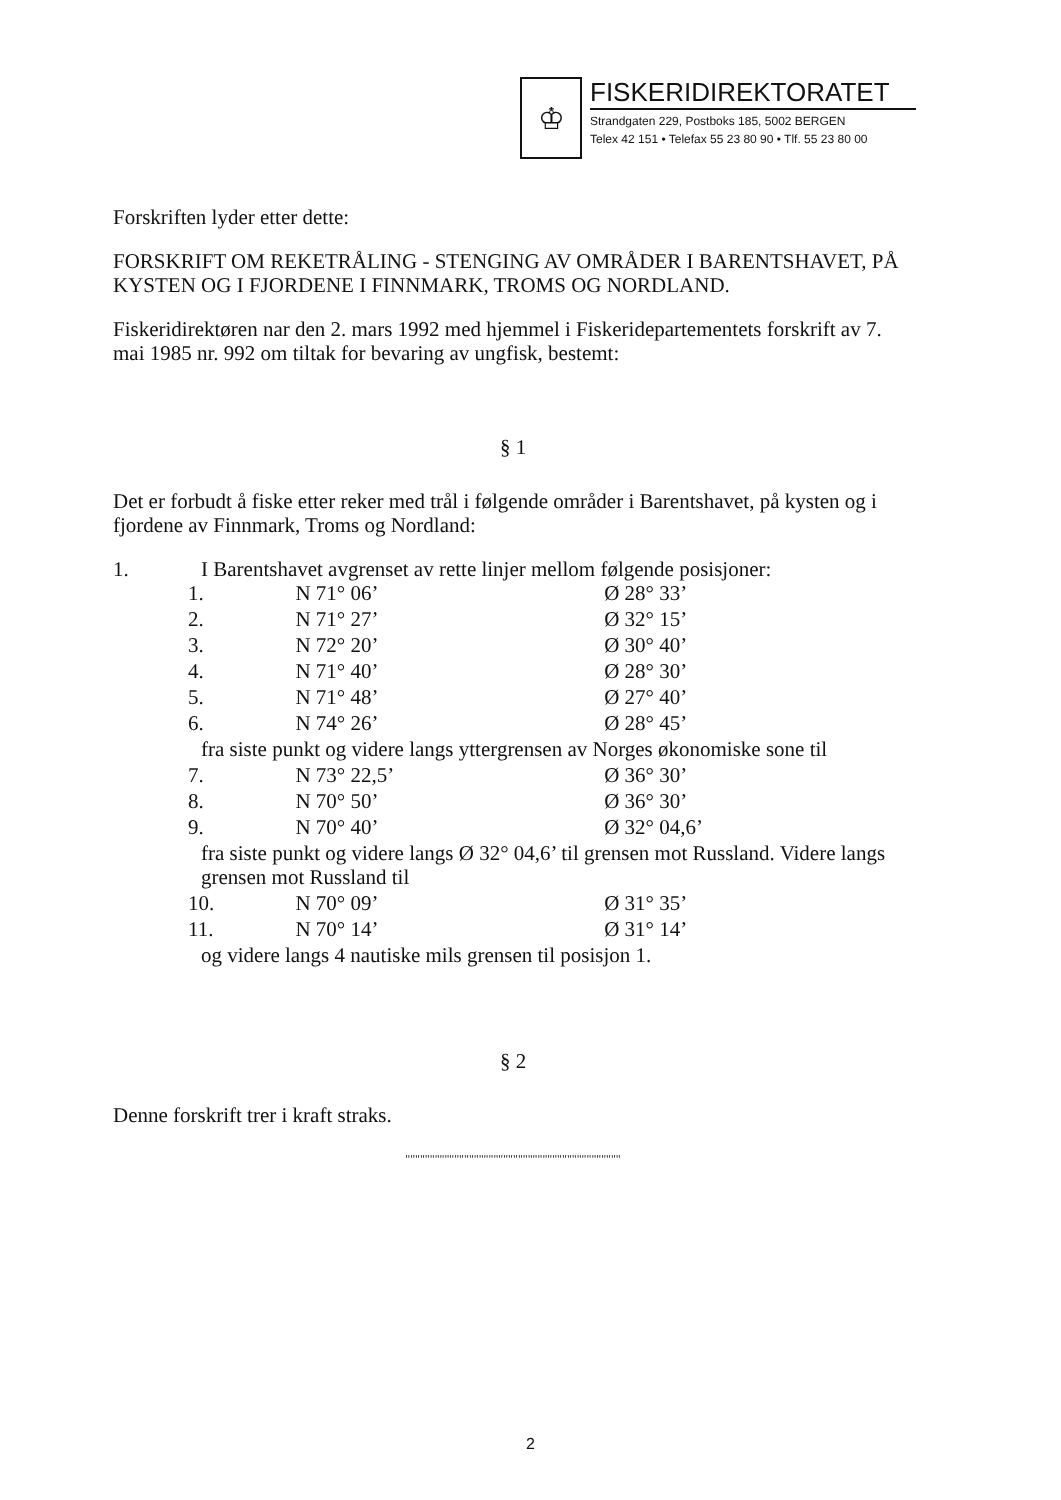♔
FISKERIDIREKTORATET
Strandgaten 229, Postboks 185, 5002 BERGEN
Telex 42 151 • Telefax 55 23 80 90 • Tlf. 55 23 80 00
Forskriften lyder etter dette:
FORSKRIFT OM REKETRÅLING - STENGING AV OMRÅDER I BARENTSHAVET, PÅ KYSTEN OG I FJORDENE I FINNMARK, TROMS OG NORDLAND.
Fiskeridirektøren nar den 2. mars 1992 med hjemmel i Fiskeridepartementets forskrift av 7. mai 1985 nr. 992 om tiltak for bevaring av ungfisk, bestemt:
§ 1
Det er forbudt å fiske etter reker med trål i følgende områder i Barentshavet, på kysten og i fjordene av Finnmark, Troms og Nordland:
1. I Barentshavet avgrenset av rette linjer mellom følgende posisjoner:
| 1. | N 71° 06’ | Ø 28° 33’ |
| 2. | N 71° 27’ | Ø 32° 15’ |
| 3. | N 72° 20’ | Ø 30° 40’ |
| 4. | N 71° 40’ | Ø 28° 30’ |
| 5. | N 71° 48’ | Ø 27° 40’ |
| 6. | N 74° 26’ | Ø 28° 45’ |
| fra siste punkt og videre langs yttergrensen av Norges økonomiske sone til | | |
| 7. | N 73° 22,5’ | Ø 36° 30’ |
| 8. | N 70° 50’ | Ø 36° 30’ |
| 9. | N 70° 40’ | Ø 32° 04,6’ |
| fra siste punkt og videre langs Ø 32° 04,6’ til grensen mot Russland. Videre langs grensen mot Russland til | | |
| 10. | N 70° 09’ | Ø 31° 35’ |
| 11. | N 70° 14’ | Ø 31° 14’ |
| og videre langs 4 nautiske mils grensen til posisjon 1. | | |
§ 2
Denne forskrift trer i kraft straks.
""""""""""""""""""""""""""""""""""""""""""""
2